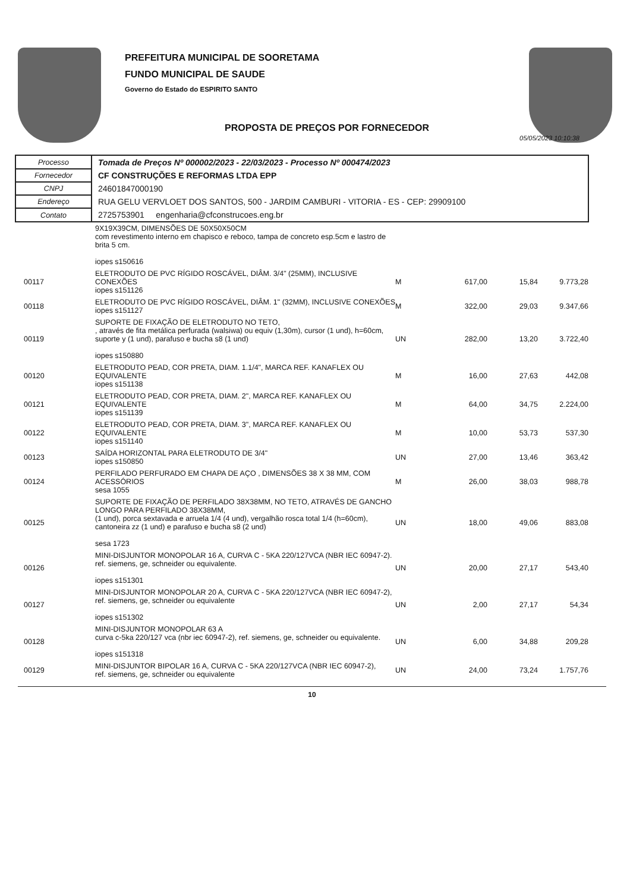PREFEITURA MUNICIPAL DE SOORETAMA
FUNDO MUNICIPAL DE SAUDE
Governo do Estado do ESPIRITO SANTO
PROPOSTA DE PREÇOS POR FORNECEDOR
05/05/2023 10:10:38
| Processo | Tomada de Preços Nº 000002/2023 - 22/03/2023 - Processo Nº 000474/2023 |
| Fornecedor | CF CONSTRUÇÕES E REFORMAS LTDA EPP |
| CNPJ | 24601847000190 |
| Endereço | RUA GELU VERVLOET DOS SANTOS, 500 - JARDIM CAMBURI - VITORIA - ES - CEP: 29909100 |
| Contato | 2725753901 engenharia@cfconstrucoes.eng.br |
| | 9X19X39CM, DIMENSÕES DE 50X50X50CM com revestimento interno em chapisco e reboco, tampa de concreto esp.5cm e lastro de brita 5 cm. iopes s150616 | | | | |
| 00117 | ELETRODUTO DE PVC RÍGIDO ROSCÁVEL, DIÂM. 3/4" (25MM), INCLUSIVE CONEXÕES iopes s151126 | M | 617,00 | 15,84 | 9.773,28 |
| 00118 | ELETRODUTO DE PVC RÍGIDO ROSCÁVEL, DIÂM. 1" (32MM), INCLUSIVE CONEXÕES iopes s151127 | M | 322,00 | 29,03 | 9.347,66 |
| 00119 | SUPORTE DE FIXAÇÃO DE ELETRODUTO NO TETO, , através de fita metálica perfurada (walsiwa) ou equiv (1,30m), cursor (1 und), h=60cm, suporte y (1 und), parafuso e bucha s8 (1 und) iopes s150880 | UN | 282,00 | 13,20 | 3.722,40 |
| 00120 | ELETRODUTO PEAD, COR PRETA, DIAM. 1.1/4", MARCA REF. KANAFLEX OU EQUIVALENTE iopes s151138 | M | 16,00 | 27,63 | 442,08 |
| 00121 | ELETRODUTO PEAD, COR PRETA, DIAM. 2", MARCA REF. KANAFLEX OU EQUIVALENTE iopes s151139 | M | 64,00 | 34,75 | 2.224,00 |
| 00122 | ELETRODUTO PEAD, COR PRETA, DIAM. 3", MARCA REF. KANAFLEX OU EQUIVALENTE iopes s151140 | M | 10,00 | 53,73 | 537,30 |
| 00123 | SAÍDA HORIZONTAL PARA ELETRODUTO DE 3/4" iopes s150850 | UN | 27,00 | 13,46 | 363,42 |
| 00124 | PERFILADO PERFURADO EM CHAPA DE AÇO , DIMENSÕES 38 X 38 MM, COM ACESSÓRIOS sesa 1055 | M | 26,00 | 38,03 | 988,78 |
| 00125 | SUPORTE DE FIXAÇÃO DE PERFILADO 38X38MM, NO TETO, ATRAVÉS DE GANCHO LONGO PARA PERFILADO 38X38MM, (1 und), porca sextavada e arruela 1/4 (4 und), vergalhão rosca total 1/4 (h=60cm), cantoneira zz (1 und) e parafuso e bucha s8 (2 und) sesa 1723 | UN | 18,00 | 49,06 | 883,08 |
| 00126 | MINI-DISJUNTOR MONOPOLAR 16 A, CURVA C - 5KA 220/127VCA (NBR IEC 60947-2). ref. siemens, ge, schneider ou equivalente. iopes s151301 | UN | 20,00 | 27,17 | 543,40 |
| 00127 | MINI-DISJUNTOR MONOPOLAR 20 A, CURVA C - 5KA 220/127VCA (NBR IEC 60947-2), ref. siemens, ge, schneider ou equivalente iopes s151302 | UN | 2,00 | 27,17 | 54,34 |
| 00128 | MINI-DISJUNTOR MONOPOLAR 63 A curva c-5ka 220/127 vca (nbr iec 60947-2), ref. siemens, ge, schneider ou equivalente. iopes s151318 | UN | 6,00 | 34,88 | 209,28 |
| 00129 | MINI-DISJUNTOR BIPOLAR 16 A, CURVA C - 5KA 220/127VCA (NBR IEC 60947-2), ref. siemens, ge, schneider ou equivalente | UN | 24,00 | 73,24 | 1.757,76 |
10